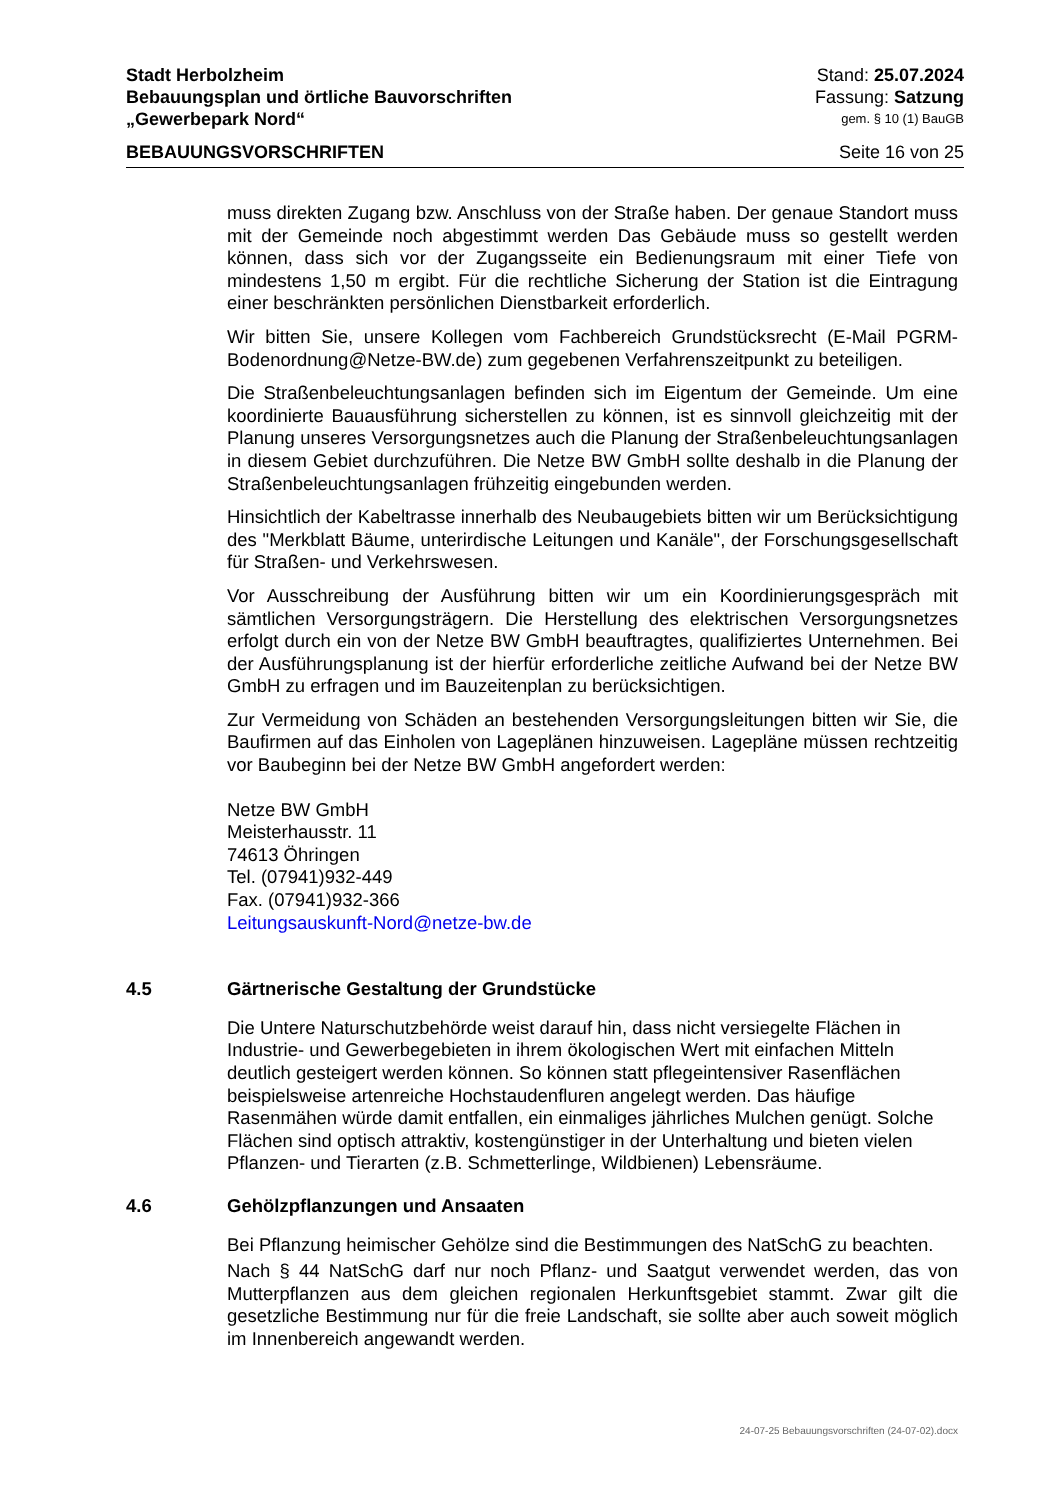Stadt Herbolzheim Stand: 25.07.2024
Bebauungsplan und örtliche Bauvorschriften Fassung: Satzung
„Gewerbepark Nord“gem. § 10 (1) BauGB
BEBAUUNGSVORSCHRIFTEN Seite 16 von 25
muss direkten Zugang bzw. Anschluss von der Straße haben. Der genaue Standort muss mit der Gemeinde noch abgestimmt werden Das Gebäude muss so gestellt werden können, dass sich vor der Zugangsseite ein Bedienungsraum mit einer Tiefe von mindestens 1,50 m ergibt. Für die rechtliche Sicherung der Station ist die Eintragung einer beschränkten persönlichen Dienstbarkeit erforderlich.
Wir bitten Sie, unsere Kollegen vom Fachbereich Grundstücksrecht (E-Mail PGRM-Bodenordnung@Netze-BW.de) zum gegebenen Verfahrenszeitpunkt zu beteiligen.
Die Straßenbeleuchtungsanlagen befinden sich im Eigentum der Gemeinde. Um eine koordinierte Bauausführung sicherstellen zu können, ist es sinnvoll gleichzeitig mit der Planung unseres Versorgungsnetzes auch die Planung der Straßenbeleuchtungsanlagen in diesem Gebiet durchzuführen. Die Netze BW GmbH sollte deshalb in die Planung der Straßenbeleuchtungsanlagen frühzeitig eingebunden werden.
Hinsichtlich der Kabeltrasse innerhalb des Neubaugebiets bitten wir um Berücksichtigung des "Merkblatt Bäume, unterirdische Leitungen und Kanäle", der Forschungsgesellschaft für Straßen- und Verkehrswesen.
Vor Ausschreibung der Ausführung bitten wir um ein Koordinierungsgespräch mit sämtlichen Versorgungsträgern. Die Herstellung des elektrischen Versorgungsnetzes erfolgt durch ein von der Netze BW GmbH beauftragtes, qualifiziertes Unternehmen. Bei der Ausführungsplanung ist der hierfür erforderliche zeitliche Aufwand bei der Netze BW GmbH zu erfragen und im Bauzeitenplan zu berücksichtigen.
Zur Vermeidung von Schäden an bestehenden Versorgungsleitungen bitten wir Sie, die Baufirmen auf das Einholen von Lageplänen hinzuweisen. Lagepläne müssen rechtzeitig vor Baubeginn bei der Netze BW GmbH angefordert werden:
Netze BW GmbH
Meisterhausstr. 11
74613 Öhringen
Tel. (07941)932-449
Fax. (07941)932-366
Leitungsauskunft-Nord@netze-bw.de
4.5 Gärtnerische Gestaltung der Grundstücke
Die Untere Naturschutzbehörde weist darauf hin, dass nicht versiegelte Flächen in Industrie- und Gewerbegebieten in ihrem ökologischen Wert mit einfachen Mitteln deutlich gesteigert werden können. So können statt pflegeintensiver Rasenflächen beispielsweise artenreiche Hochstaudenfluren angelegt werden. Das häufige Rasenmähen würde damit entfallen, ein einmaliges jährliches Mulchen genügt. Solche Flächen sind optisch attraktiv, kostengünstiger in der Unterhaltung und bieten vielen Pflanzen- und Tierarten (z.B. Schmetterlinge, Wildbienen) Lebensräume.
4.6 Gehölzpflanzungen und Ansaaten
Bei Pflanzung heimischer Gehölze sind die Bestimmungen des NatSchG zu beachten.
Nach § 44 NatSchG darf nur noch Pflanz- und Saatgut verwendet werden, das von Mutterpflanzen aus dem gleichen regionalen Herkunftsgebiet stammt. Zwar gilt die gesetzliche Bestimmung nur für die freie Landschaft, sie sollte aber auch soweit möglich im Innenbereich angewandt werden.
24-07-25 Bebauungsvorschriften (24-07-02).docx